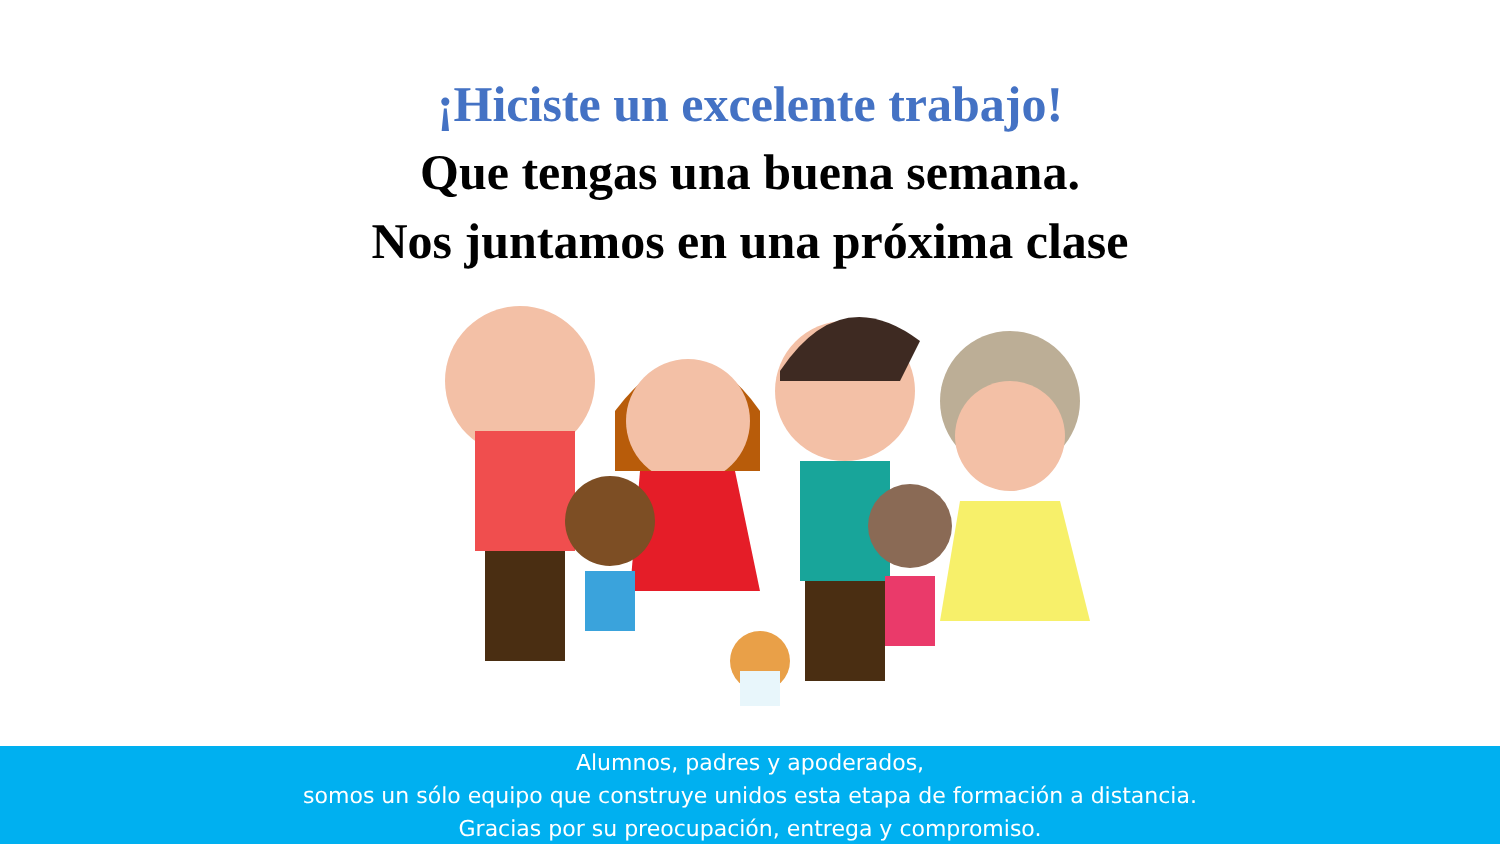¡Hiciste un excelente trabajo!
Que tengas una buena semana.
Nos juntamos en una próxima clase
Alumnos, padres y apoderados,
somos un sólo equipo que construye unidos esta etapa de formación a distancia.
Gracias por su preocupación, entrega y compromiso.